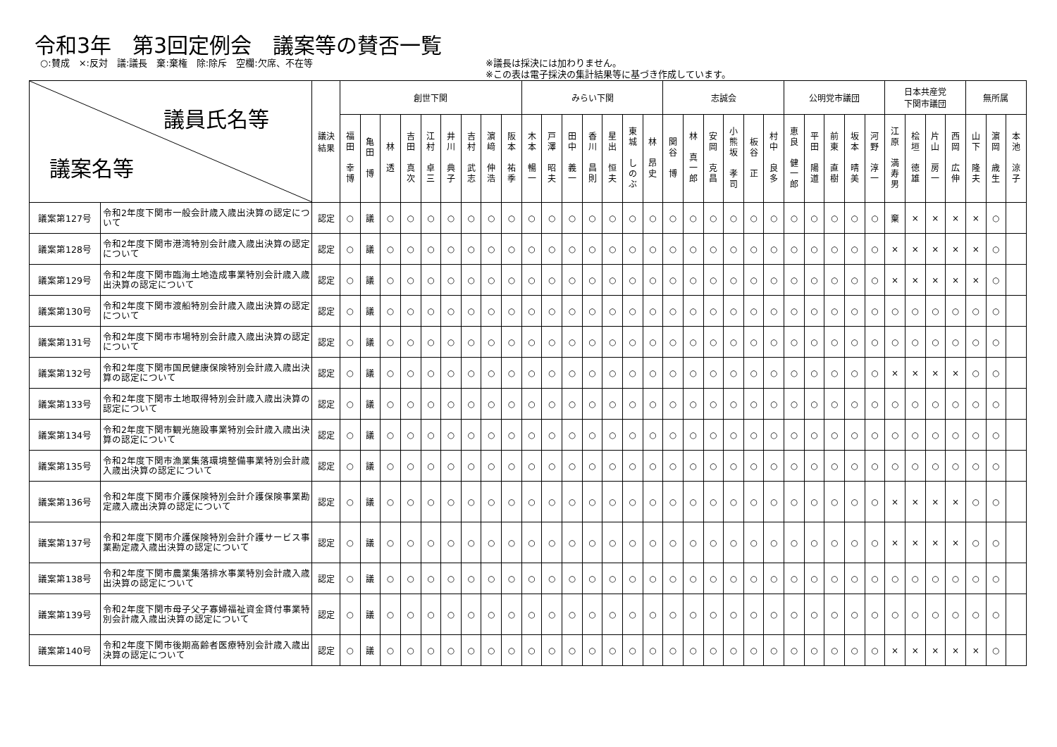令和3年　第3回定例会　議案等の賛否一覧
○:賛成　×:反対　議:議長　棄:棄権　除:除斥　空欄:欠席、不在等 ※議長は採決には加わりません。
※この表は電子採決の集計結果等に基づき作成しています。
| 議員氏名等 議案名等 | | 議決 結果 | 創世下関 | | | | | | | | | みらい下関 | | | | | | | 志誠会 | | | | | | 公明党市議団 | | | | | 日本共産党 下関市議団 | | | | 無所属 | | |
| --- | --- | --- | --- | --- | --- | --- | --- | --- | --- | --- | --- | --- | --- | --- | --- | --- | --- | --- | --- | --- | --- | --- | --- | --- | --- | --- | --- | --- | --- | --- | --- | --- | --- | --- | --- | --- |
| | | | 福 田 幸 博 | 亀 田 博 | 林 透 | 吉 田 真 次 | 江 村 卓 三 | 井 川 典 子 | 吉 村 武 志 | 濵 﨑 伸 浩 | 阪 本 祐 季 | 木 本 暢 一 | 戸 澤 昭 夫 | 田 中 義 一 | 香 川 昌 則 | 星 出 恒 夫 | 東 城 し の ぶ | 林 昂 史 | 関 谷 博 | 林 真 一 郎 | 安 岡 克 昌 | 小 熊 坂 孝 司 | 板 谷 正 | 村 中 良 多 | 恵 良 健 一 郎 | 平 田 陽 道 | 前 東 直 樹 | 坂 本 晴 美 | 河 野 淳 一 | 江 原 満 寿 男 | 桧 垣 徳 雄 | 片 山 房 一 | 西 岡 広 伸 | 山 下 隆 夫 | 濵 岡 歳 生 | 本 池 涼 子 |
| 議案第127号 | 令和2年度下関市一般会計歳入歳出決算の認定について | 認定 | ○ | 議 | ○ | ○ | ○ | ○ | ○ | ○ | ○ | ○ | ○ | ○ | ○ | ○ | ○ | ○ | ○ | ○ | ○ | ○ | ○ | ○ | ○ | ○ | ○ | ○ | ○ | 棄 | × | × | × | × | ○ | |
| 議案第128号 | 令和2年度下関市港湾特別会計歳入歳出決算の認定について | 認定 | ○ | 議 | ○ | ○ | ○ | ○ | ○ | ○ | ○ | ○ | ○ | ○ | ○ | ○ | ○ | ○ | ○ | ○ | ○ | ○ | ○ | ○ | ○ | ○ | ○ | ○ | ○ | × | × | × | × | × | ○ | |
| 議案第129号 | 令和2年度下関市臨海土地造成事業特別会計歳入歳出決算の認定について | 認定 | ○ | 議 | ○ | ○ | ○ | ○ | ○ | ○ | ○ | ○ | ○ | ○ | ○ | ○ | ○ | ○ | ○ | ○ | ○ | ○ | ○ | ○ | ○ | ○ | ○ | ○ | ○ | × | × | × | × | × | ○ | |
| 議案第130号 | 令和2年度下関市渡船特別会計歳入歳出決算の認定について | 認定 | ○ | 議 | ○ | ○ | ○ | ○ | ○ | ○ | ○ | ○ | ○ | ○ | ○ | ○ | ○ | ○ | ○ | ○ | ○ | ○ | ○ | ○ | ○ | ○ | ○ | ○ | ○ | ○ | ○ | ○ | ○ | ○ | ○ | |
| 議案第131号 | 令和2年度下関市市場特別会計歳入歳出決算の認定について | 認定 | ○ | 議 | ○ | ○ | ○ | ○ | ○ | ○ | ○ | ○ | ○ | ○ | ○ | ○ | ○ | ○ | ○ | ○ | ○ | ○ | ○ | ○ | ○ | ○ | ○ | ○ | ○ | ○ | ○ | ○ | ○ | ○ | ○ | |
| 議案第132号 | 令和2年度下関市国民健康保険特別会計歳入歳出決算の認定について | 認定 | ○ | 議 | ○ | ○ | ○ | ○ | ○ | ○ | ○ | ○ | ○ | ○ | ○ | ○ | ○ | ○ | ○ | ○ | ○ | ○ | ○ | ○ | ○ | ○ | ○ | ○ | ○ | × | × | × | × | ○ | ○ | |
| 議案第133号 | 令和2年度下関市土地取得特別会計歳入歳出決算の認定について | 認定 | ○ | 議 | ○ | ○ | ○ | ○ | ○ | ○ | ○ | ○ | ○ | ○ | ○ | ○ | ○ | ○ | ○ | ○ | ○ | ○ | ○ | ○ | ○ | ○ | ○ | ○ | ○ | ○ | ○ | ○ | ○ | ○ | ○ | |
| 議案第134号 | 令和2年度下関市観光施設事業特別会計歳入歳出決算の認定について | 認定 | ○ | 議 | ○ | ○ | ○ | ○ | ○ | ○ | ○ | ○ | ○ | ○ | ○ | ○ | ○ | ○ | ○ | ○ | ○ | ○ | ○ | ○ | ○ | ○ | ○ | ○ | ○ | ○ | ○ | ○ | ○ | ○ | ○ | |
| 議案第135号 | 令和2年度下関市漁業集落環境整備事業特別会計歳入歳出決算の認定について | 認定 | ○ | 議 | ○ | ○ | ○ | ○ | ○ | ○ | ○ | ○ | ○ | ○ | ○ | ○ | ○ | ○ | ○ | ○ | ○ | ○ | ○ | ○ | ○ | ○ | ○ | ○ | ○ | ○ | ○ | ○ | ○ | ○ | ○ | |
| 議案第136号 | 令和2年度下関市介護保険特別会計介護保険事業勘定歳入歳出決算の認定について | 認定 | ○ | 議 | ○ | ○ | ○ | ○ | ○ | ○ | ○ | ○ | ○ | ○ | ○ | ○ | ○ | ○ | ○ | ○ | ○ | ○ | ○ | ○ | ○ | ○ | ○ | ○ | ○ | × | × | × | × | ○ | ○ | |
| 議案第137号 | 令和2年度下関市介護保険特別会計介護サービス事業勘定歳入歳出決算の認定について | 認定 | ○ | 議 | ○ | ○ | ○ | ○ | ○ | ○ | ○ | ○ | ○ | ○ | ○ | ○ | ○ | ○ | ○ | ○ | ○ | ○ | ○ | ○ | ○ | ○ | ○ | ○ | ○ | × | × | × | × | ○ | ○ | |
| 議案第138号 | 令和2年度下関市農業集落排水事業特別会計歳入歳出決算の認定について | 認定 | ○ | 議 | ○ | ○ | ○ | ○ | ○ | ○ | ○ | ○ | ○ | ○ | ○ | ○ | ○ | ○ | ○ | ○ | ○ | ○ | ○ | ○ | ○ | ○ | ○ | ○ | ○ | ○ | ○ | ○ | ○ | ○ | ○ | |
| 議案第139号 | 令和2年度下関市母子父子寡婦福祉資金貸付事業特別会計歳入歳出決算の認定について | 認定 | ○ | 議 | ○ | ○ | ○ | ○ | ○ | ○ | ○ | ○ | ○ | ○ | ○ | ○ | ○ | ○ | ○ | ○ | ○ | ○ | ○ | ○ | ○ | ○ | ○ | ○ | ○ | ○ | ○ | ○ | ○ | ○ | ○ | |
| 議案第140号 | 令和2年度下関市後期高齢者医療特別会計歳入歳出決算の認定について | 認定 | ○ | 議 | ○ | ○ | ○ | ○ | ○ | ○ | ○ | ○ | ○ | ○ | ○ | ○ | ○ | ○ | ○ | ○ | ○ | ○ | ○ | ○ | ○ | ○ | ○ | ○ | ○ | × | × | × | × | × | ○ | |